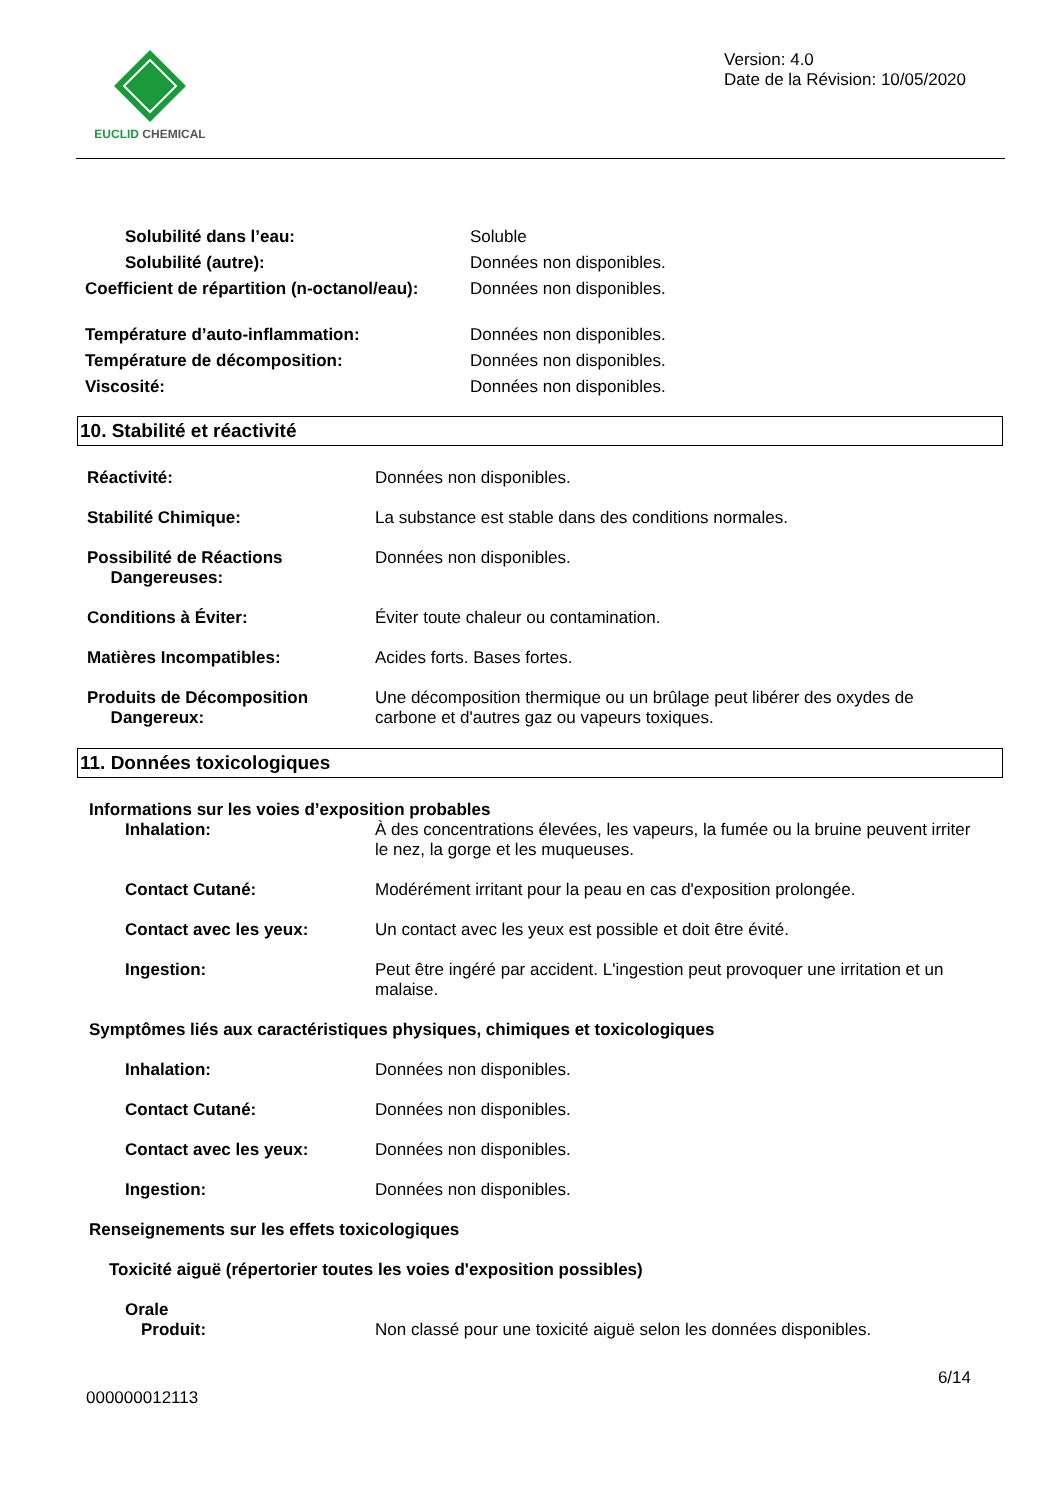EUCLID CHEMICAL
Version: 4.0
Date de la Révision: 10/05/2020
Solubilité dans l’eau:
Solubilité (autre):
Coefficient de répartition (n-octanol/eau):
Soluble
Données non disponibles.
Données non disponibles.
Température d’auto-inflammation:
Température de décomposition:
Viscosité:
Données non disponibles.
Données non disponibles.
Données non disponibles.
10. Stabilité et réactivité
Réactivité: Données non disponibles.
Stabilité Chimique: La substance est stable dans des conditions normales.
Possibilité de Réactions
Dangereuses:
Données non disponibles.
Conditions à Éviter: Éviter toute chaleur ou contamination.
Matières Incompatibles: Acides forts. Bases fortes.
Produits de Décomposition
Dangereux:
Une décomposition thermique ou un brûlage peut libérer des oxydes de carbone et d'autres gaz ou vapeurs toxiques.
11. Données toxicologiques
Informations sur les voies d’exposition probables
Inhalation: À des concentrations élevées, les vapeurs, la fumée ou la bruine peuvent irriter le nez, la gorge et les muqueuses.
Contact Cutané: Modérément irritant pour la peau en cas d'exposition prolongée.
Contact avec les yeux: Un contact avec les yeux est possible et doit être évité.
Ingestion: Peut être ingéré par accident. L'ingestion peut provoquer une irritation et un malaise.
Symptômes liés aux caractéristiques physiques, chimiques et toxicologiques
Inhalation: Données non disponibles.
Contact Cutané: Données non disponibles.
Contact avec les yeux: Données non disponibles.
Ingestion: Données non disponibles.
Renseignements sur les effets toxicologiques
Toxicité aiguë (répertorier toutes les voies d'exposition possibles)
Orale
Produit: Non classé pour une toxicité aiguë selon les données disponibles.
6/14
000000012113